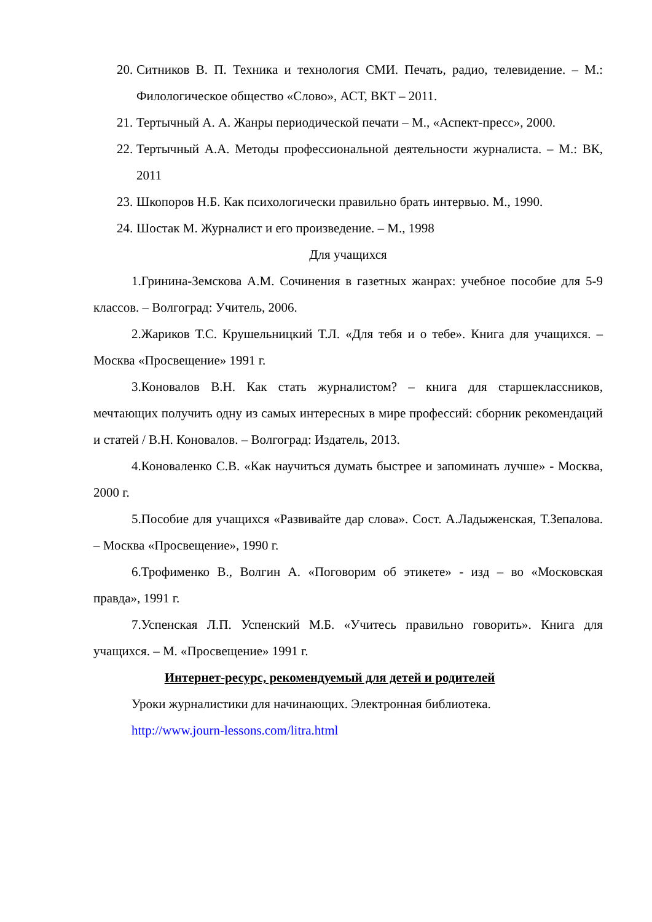20. Ситников В. П. Техника и технология СМИ. Печать, радио, телевидение. – М.: Филологическое общество «Слово», АСТ, ВКТ – 2011.
21. Тертычный А. А. Жанры периодической печати – М., «Аспект-пресс», 2000.
22. Тертычный А.А. Методы профессиональной деятельности журналиста. – М.: ВК, 2011
23. Шкопоров Н.Б. Как психологически правильно брать интервью. М., 1990.
24. Шостак М. Журналист и его произведение. – М., 1998
Для учащихся
1.Гринина-Земскова А.М. Сочинения в газетных жанрах: учебное пособие для 5-9 классов. – Волгоград: Учитель, 2006.
2.Жариков Т.С. Крушельницкий Т.Л. «Для тебя и о тебе». Книга для учащихся. – Москва «Просвещение» 1991 г.
3.Коновалов В.Н. Как стать журналистом? – книга для старшеклассников, мечтающих получить одну из самых интересных в мире профессий: сборник рекомендаций и статей / В.Н. Коновалов. – Волгоград: Издатель, 2013.
4.Коноваленко С.В. «Как научиться думать быстрее и запоминать лучше» - Москва, 2000 г.
5.Пособие для учащихся «Развивайте дар слова». Сост. А.Ладыженская, Т.Зепалова. – Москва «Просвещение», 1990 г.
6.Трофименко В., Волгин А. «Поговорим об этикете» - изд – во «Московская правда», 1991 г.
7.Успенская Л.П. Успенский М.Б. «Учитесь правильно говорить». Книга для учащихся. – М. «Просвещение» 1991 г.
Интернет-ресурс, рекомендуемый для детей и родителей
Уроки журналистики для начинающих. Электронная библиотека.
http://www.journ-lessons.com/litra.html